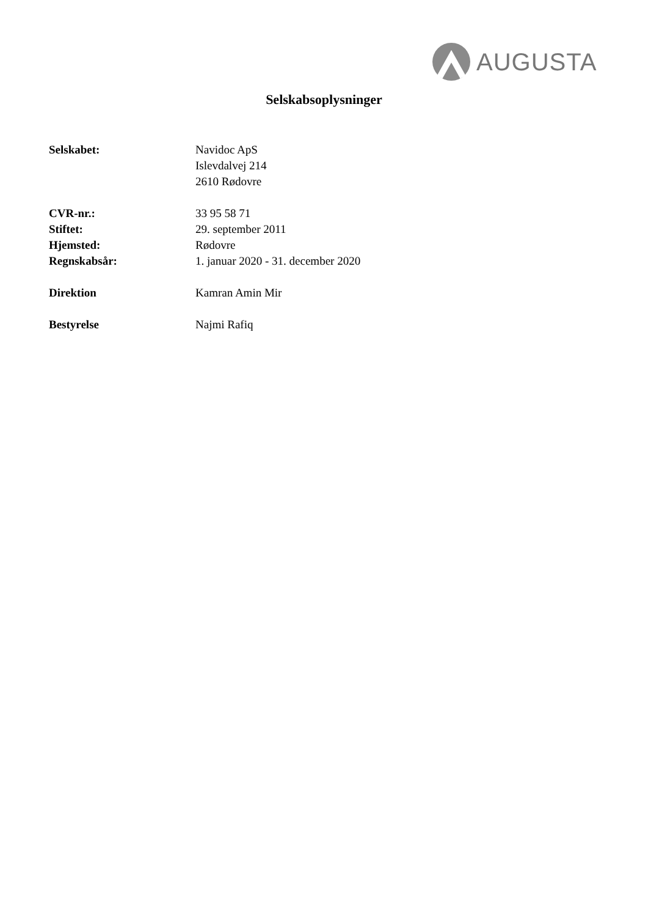AUGUSTA
Selskabsoplysninger
Selskabet: Navidoc ApS
Islevdalvej 214
2610 Rødovre
CVR-nr.: 33 95 58 71
Stiftet: 29. september 2011
Hjemsted: Rødovre
Regnskabsår: 1. januar 2020 - 31. december 2020
Direktion Kamran Amin Mir
Bestyrelse Najmi Rafiq